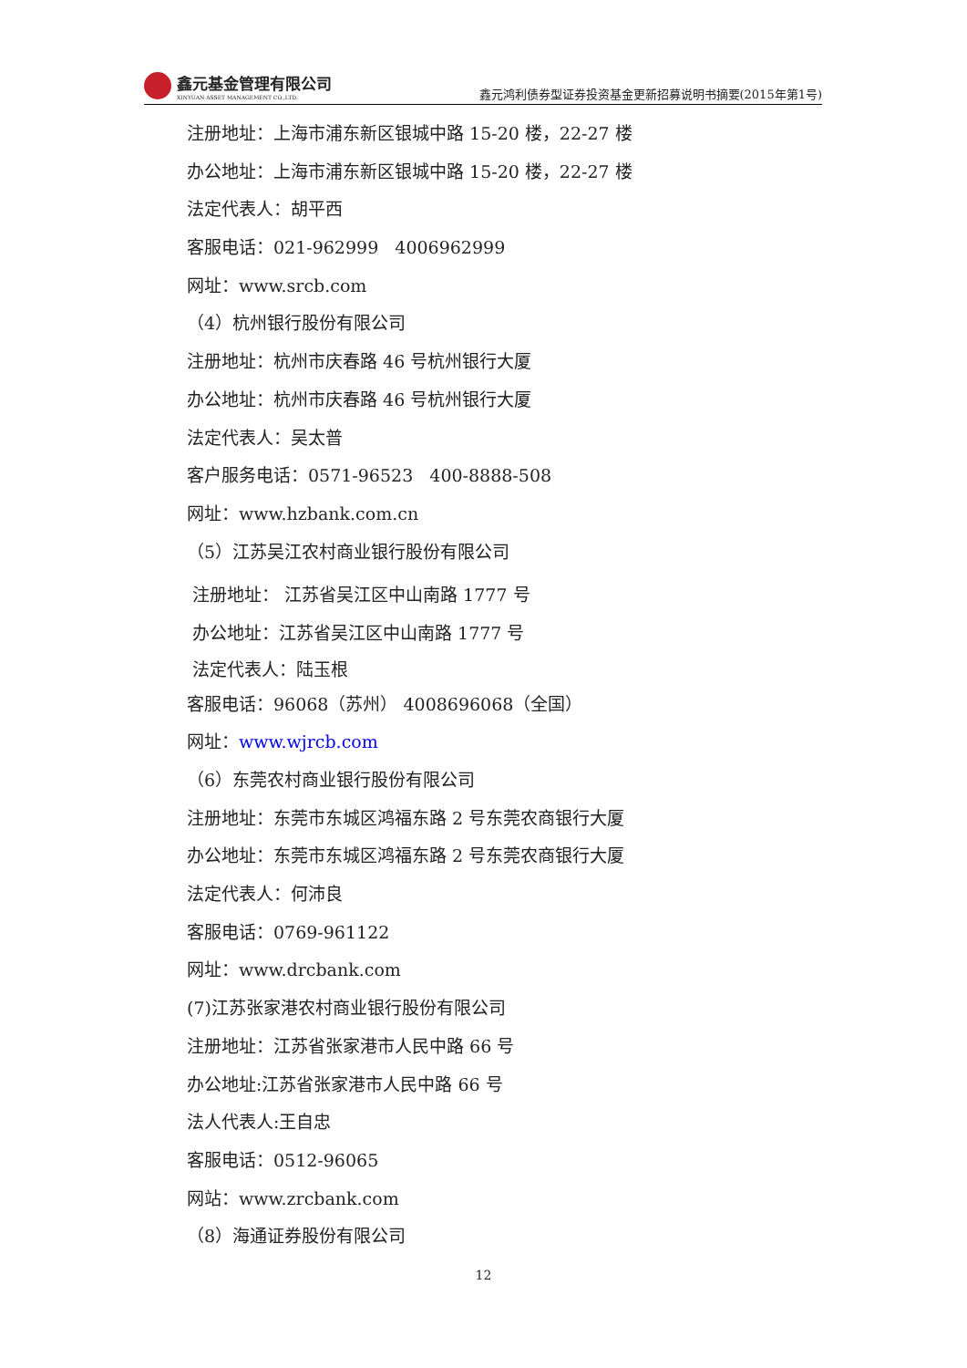鑫元基金管理有限公司
XINYUAN ASSET MANAGEMENT CO.,LTD.
鑫元鸿利债券型证券投资基金更新招募说明书摘要(2015年第1号)
注册地址：上海市浦东新区银城中路 15-20 楼，22-27 楼
办公地址：上海市浦东新区银城中路 15-20 楼，22-27 楼
法定代表人：胡平西
客服电话：021-962999 4006962999
网址：www.srcb.com
（4）杭州银行股份有限公司
注册地址：杭州市庆春路 46 号杭州银行大厦
办公地址：杭州市庆春路 46 号杭州银行大厦
法定代表人：吴太普
客户服务电话：0571-96523 400-8888-508
网址：www.hzbank.com.cn
（5）江苏吴江农村商业银行股份有限公司
注册地址： 江苏省吴江区中山南路 1777 号
办公地址：江苏省吴江区中山南路 1777 号
法定代表人：陆玉根
客服电话：96068（苏州） 4008696068（全国）
网址：www.wjrcb.com
（6）东莞农村商业银行股份有限公司
注册地址：东莞市东城区鸿福东路 2 号东莞农商银行大厦
办公地址：东莞市东城区鸿福东路 2 号东莞农商银行大厦
法定代表人：何沛良
客服电话：0769-961122
网址：www.drcbank.com
(7)江苏张家港农村商业银行股份有限公司
注册地址：江苏省张家港市人民中路 66 号
办公地址:江苏省张家港市人民中路 66 号
法人代表人:王自忠
客服电话：0512-96065
网站：www.zrcbank.com
（8）海通证券股份有限公司
12